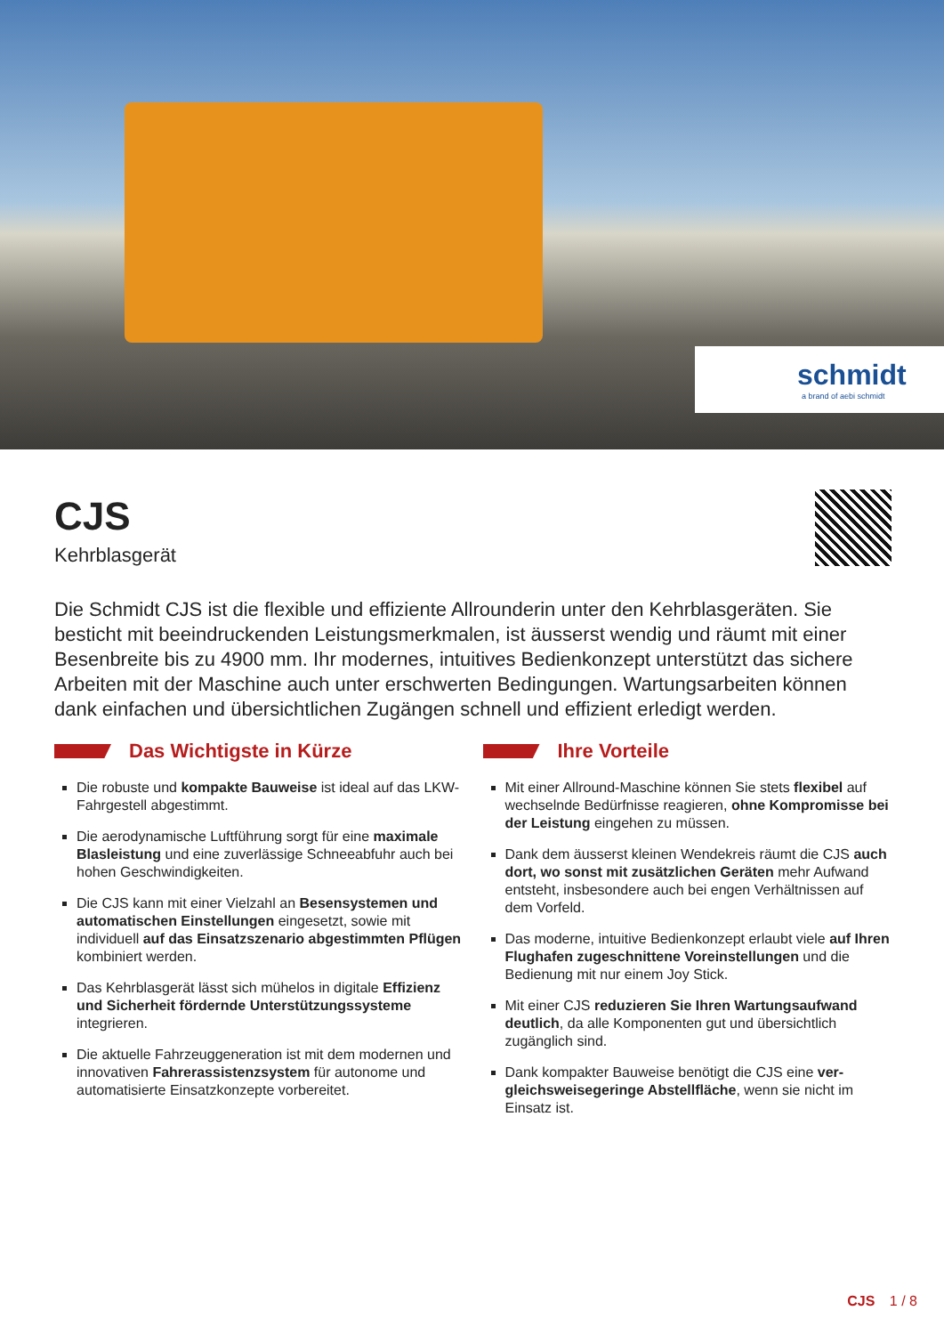schmidt
a brand of aebi schmidt
CJS
Kehrblasgerät
Die Schmidt CJS ist die flexible und effiziente Allrounderin unter den Kehrblasgeräten. Sie besticht mit beeindruckenden Leistungsmerkmalen, ist äusserst wendig und räumt mit einer Besenbreite bis zu 4900 mm. Ihr modernes, intuitives Bedienkonzept unterstützt das sichere Arbeiten mit der Maschine auch unter erschwerten Bedingungen. Wartungsarbei­ten können dank einfachen und übersichtlichen Zugängen schnell und effizient erledigt werden.
Das Wichtigste in Kürze
Die robuste und kompakte Bauweise ist ideal auf das LKW- Fahrgestell abgestimmt.
Die aerodynamische Luftführung sorgt für eine maxi­male Blasleistung und eine zuverlässige Schneeab­fuhr auch bei hohen Geschwindigkeiten.
Die CJS kann mit einer Vielzahl an Besensystemen und automatischen Einstellungen eingesetzt, sowie mit individuell auf das Einsatzszenario abgestimmten Pflügen kombiniert werden.
Das Kehrblasgerät lässt sich mühelos in digitale Effi­zienz und Sicherheit fördernde Unterstützungssyste­me integrieren.
Die aktuelle Fahrzeuggeneration ist mit dem moder­nen und innovativen Fahrerassistenzsystem für auto­nome und automatisierte Einsatzkonzepte vorbereitet.
Ihre Vorteile
Mit einer Allround-Maschine können Sie stets flexibel auf wechselnde Bedürfnisse reagieren, ohne Kompro­misse bei der Leistung eingehen zu müssen.
Dank dem äusserst kleinen Wendekreis räumt die CJS auch dort, wo sonst mit zusätzlichen Geräten mehr Aufwand entsteht, insbesondere auch bei engen Ver­hältnissen auf dem Vorfeld.
Das moderne, intuitive Bedienkonzept erlaubt viele auf Ihren Flughafen zugeschnittene Voreinstellungen und die Bedienung mit nur einem Joy Stick.
Mit einer CJS reduzieren Sie Ihren Wartungsaufwand deutlich, da alle Komponenten gut und übersichtlich zugänglich sind.
Dank kompakter Bauweise benötigt die CJS eine ver­gleichsweisegeringe Abstellfläche, wenn sie nicht im Einsatz ist.
CJS 1 / 8